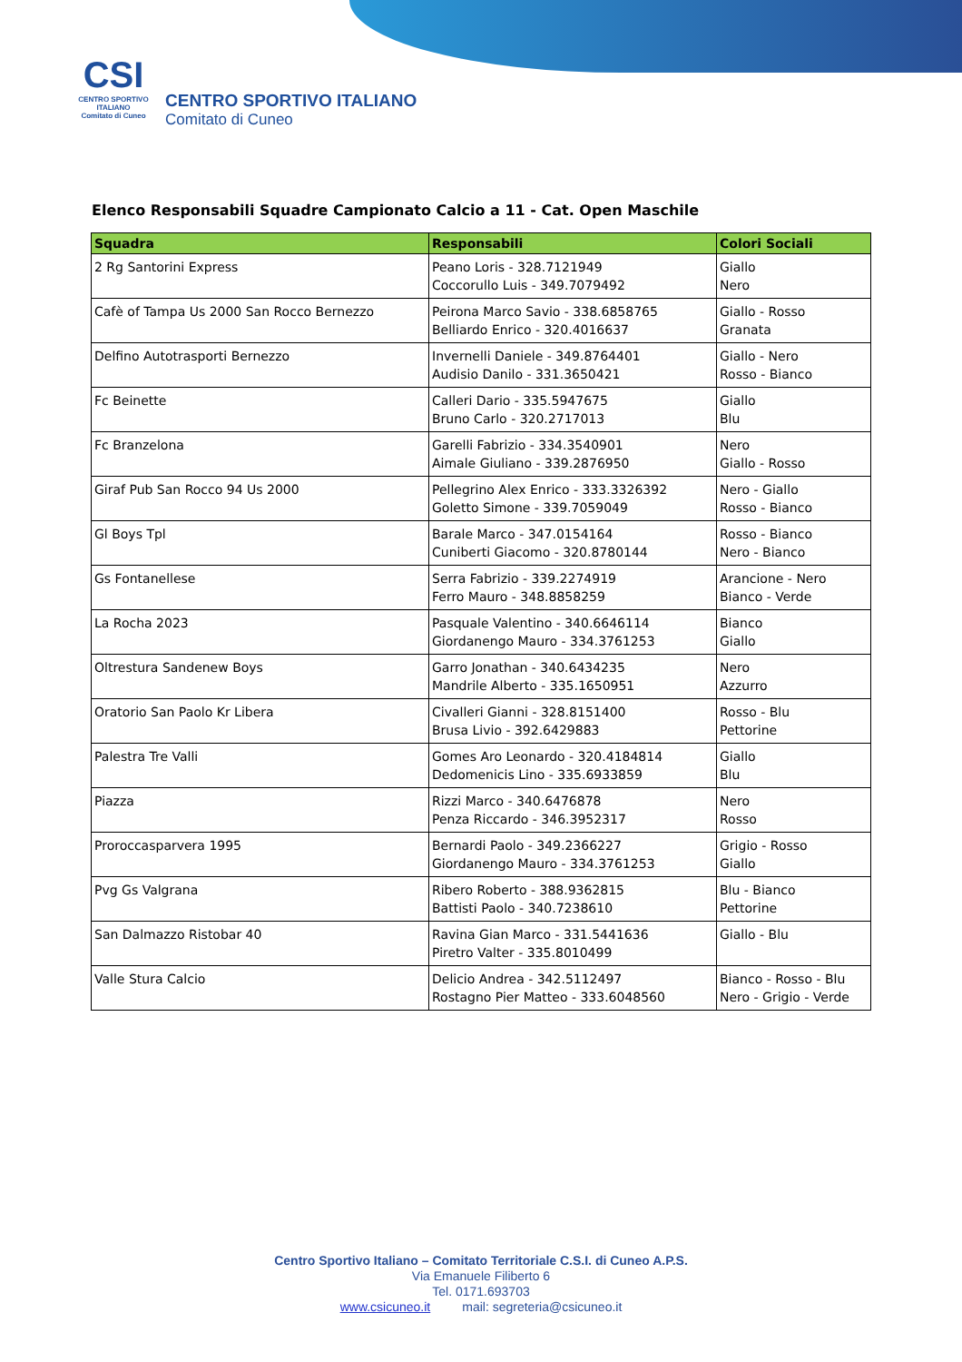CSI
CENTRO SPORTIVO ITALIANO
Comitato di Cuneo
CENTRO SPORTIVO ITALIANO
Comitato di Cuneo
Elenco Responsabili Squadre Campionato Calcio a 11 - Cat. Open Maschile
| Squadra | Responsabili | Colori Sociali |
| --- | --- | --- |
| 2 Rg Santorini Express | Peano Loris - 328.7121949 Coccorullo Luis - 349.7079492 | Giallo Nero |
| Cafè of Tampa Us 2000 San Rocco Bernezzo | Peirona Marco Savio - 338.6858765 Belliardo Enrico - 320.4016637 | Giallo - Rosso Granata |
| Delfino Autotrasporti Bernezzo | Invernelli Daniele - 349.8764401 Audisio Danilo - 331.3650421 | Giallo - Nero Rosso - Bianco |
| Fc Beinette | Calleri Dario - 335.5947675 Bruno Carlo - 320.2717013 | Giallo Blu |
| Fc Branzelona | Garelli Fabrizio - 334.3540901 Aimale Giuliano - 339.2876950 | Nero Giallo - Rosso |
| Giraf Pub San Rocco 94 Us 2000 | Pellegrino Alex Enrico - 333.3326392 Goletto Simone - 339.7059049 | Nero - Giallo Rosso - Bianco |
| Gl Boys Tpl | Barale Marco - 347.0154164 Cuniberti Giacomo - 320.8780144 | Rosso - Bianco Nero - Bianco |
| Gs Fontanellese | Serra Fabrizio - 339.2274919 Ferro Mauro - 348.8858259 | Arancione - Nero Bianco - Verde |
| La Rocha 2023 | Pasquale Valentino - 340.6646114 Giordanengo Mauro - 334.3761253 | Bianco Giallo |
| Oltrestura Sandenew Boys | Garro Jonathan - 340.6434235 Mandrile Alberto - 335.1650951 | Nero Azzurro |
| Oratorio San Paolo Kr Libera | Civalleri Gianni - 328.8151400 Brusa Livio - 392.6429883 | Rosso - Blu Pettorine |
| Palestra Tre Valli | Gomes Aro Leonardo - 320.4184814 Dedomenicis Lino - 335.6933859 | Giallo Blu |
| Piazza | Rizzi Marco - 340.6476878 Penza Riccardo - 346.3952317 | Nero Rosso |
| Proroccasparvera 1995 | Bernardi Paolo - 349.2366227 Giordanengo Mauro - 334.3761253 | Grigio - Rosso Giallo |
| Pvg Gs Valgrana | Ribero Roberto - 388.9362815 Battisti Paolo - 340.7238610 | Blu - Bianco Pettorine |
| San Dalmazzo Ristobar 40 | Ravina Gian Marco - 331.5441636 Piretro Valter - 335.8010499 | Giallo - Blu |
| Valle Stura Calcio | Delicio Andrea - 342.5112497 Rostagno Pier Matteo - 333.6048560 | Bianco - Rosso - Blu Nero - Grigio - Verde |
Centro Sportivo Italiano – Comitato Territoriale C.S.I. di Cuneo A.P.S.
Via Emanuele Filiberto 6
Tel. 0171.693703
www.csicuneo.it mail: segreteria@csicuneo.it